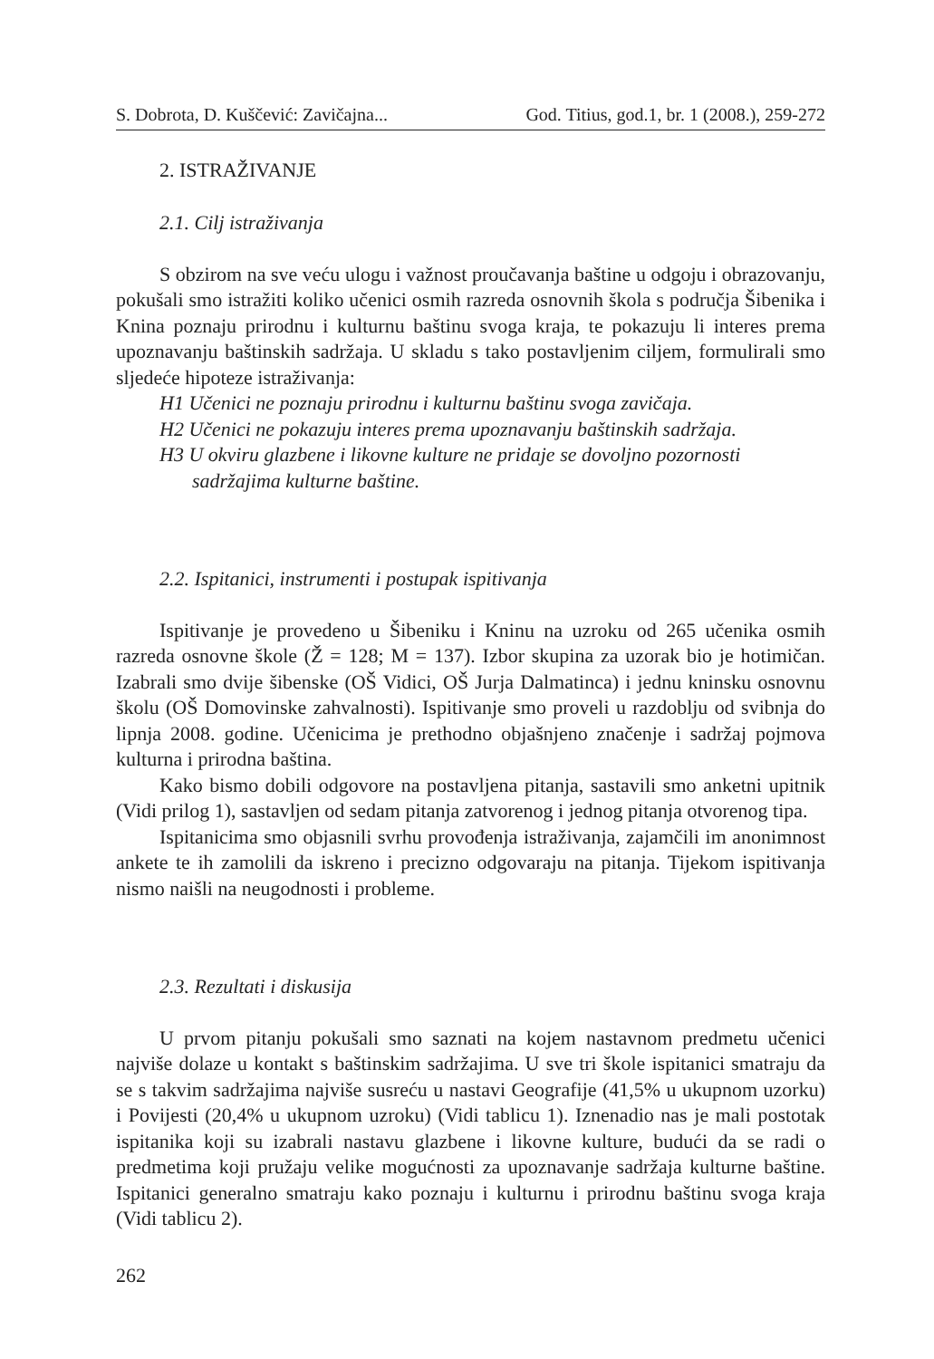S. Dobrota, D. Kuščević: Zavičajna... God. Titius, god.1, br. 1 (2008.), 259-272
2. ISTRAŽIVANJE
2.1. Cilj istraživanja
S obzirom na sve veću ulogu i važnost proučavanja baštine u odgoju i obrazovanju, pokušali smo istražiti koliko učenici osmih razreda osnovnih škola s područja Šibenika i Knina poznaju prirodnu i kulturnu baštinu svoga kraja, te pokazuju li interes prema upoznavanju baštinskih sadržaja. U skladu s tako postavljenim ciljem, formulirali smo sljedeće hipoteze istraživanja:
H1 Učenici ne poznaju prirodnu i kulturnu baštinu svoga zavičaja.
H2 Učenici ne pokazuju interes prema upoznavanju baštinskih sadržaja.
H3 U okviru glazbene i likovne kulture ne pridaje se dovoljno pozornosti sadržajima kulturne baštine.
2.2. Ispitanici, instrumenti i postupak ispitivanja
Ispitivanje je provedeno u Šibeniku i Kninu na uzroku od 265 učenika osmih razreda osnovne škole (Ž = 128; M = 137). Izbor skupina za uzorak bio je hotimičan. Izabrali smo dvije šibenske (OŠ Vidici, OŠ Jurja Dalmatinca) i jednu kninsku osnovnu školu (OŠ Domovinske zahvalnosti). Ispitivanje smo proveli u razdoblju od svibnja do lipnja 2008. godine. Učenicima je prethodno objašnjeno značenje i sadržaj pojmova kulturna i prirodna baština.
Kako bismo dobili odgovore na postavljena pitanja, sastavili smo anketni upitnik (Vidi prilog 1), sastavljen od sedam pitanja zatvorenog i jednog pitanja otvorenog tipa.
Ispitanicima smo objasnili svrhu provođenja istraživanja, zajamčili im anonimnost ankete te ih zamolili da iskreno i precizno odgovaraju na pitanja. Tijekom ispitivanja nismo naišli na neugodnosti i probleme.
2.3. Rezultati i diskusija
U prvom pitanju pokušali smo saznati na kojem nastavnom predmetu učenici najviše dolaze u kontakt s baštinskim sadržajima. U sve tri škole ispitanici smatraju da se s takvim sadržajima najviše susreću u nastavi Geografije (41,5% u ukupnom uzorku) i Povijesti (20,4% u ukupnom uzroku) (Vidi tablicu 1). Iznenadio nas je mali postotak ispitanika koji su izabrali nastavu glazbene i likovne kulture, budući da se radi o predmetima koji pružaju velike mogućnosti za upoznavanje sadržaja kulturne baštine. Ispitanici generalno smatraju kako poznaju i kulturnu i prirodnu baštinu svoga kraja (Vidi tablicu 2).
262